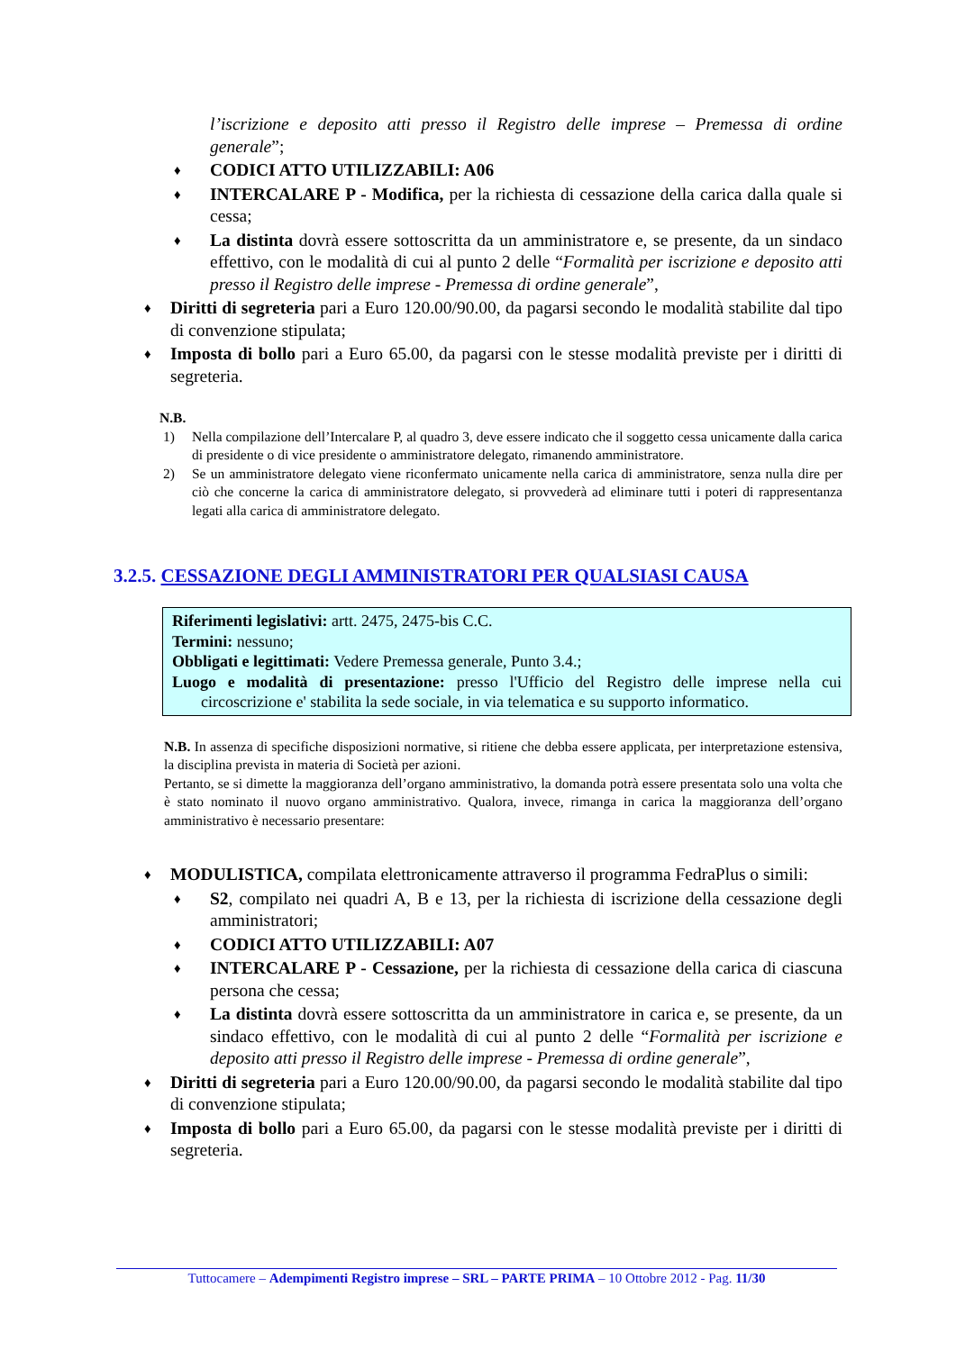l’iscrizione e deposito atti presso il Registro delle imprese – Premessa di ordine generale”;
♦
CODICI ATTO UTILIZZABILI: A06
♦
INTERCALARE P - Modifica, per la richiesta di cessazione della carica dalla quale si cessa;
♦
La distinta dovrà essere sottoscritta da un amministratore e, se presente, da un sindaco effettivo, con le modalità di cui al punto 2 delle “Formalità per iscrizione e deposito atti presso il Registro delle imprese - Premessa di ordine generale”,
♦
Diritti di segreteria pari a Euro 120.00/90.00, da pagarsi secondo le modalità stabilite dal tipo di convenzione stipulata;
♦
Imposta di bollo pari a Euro 65.00, da pagarsi con le stesse modalità previste per i diritti di segreteria.
N.B.
1) Nella compilazione dell’Intercalare P, al quadro 3, deve essere indicato che il soggetto cessa unicamente dalla carica di presidente o di vice presidente o amministratore delegato, rimanendo amministratore.
2) Se un amministratore delegato viene riconfermato unicamente nella carica di amministratore, senza nulla dire per ciò che concerne la carica di amministratore delegato, si provvederà ad eliminare tutti i poteri di rappresentanza legati alla carica di amministratore delegato.
3.2.5. CESSAZIONE DEGLI AMMINISTRATORI PER QUALSIASI CAUSA
Riferimenti legislativi: artt. 2475, 2475-bis C.C.
Termini: nessuno;
Obbligati e legittimati: Vedere Premessa generale, Punto 3.4.;
Luogo e modalità di presentazione: presso l'Ufficio del Registro delle imprese nella cui circoscrizione e' stabilita la sede sociale, in via telematica e su supporto informatico.
N.B. In assenza di specifiche disposizioni normative, si ritiene che debba essere applicata, per interpretazione estensiva, la disciplina prevista in materia di Società per azioni.
Pertanto, se si dimette la maggioranza dell’organo amministrativo, la domanda potrà essere presentata solo una volta che è stato nominato il nuovo organo amministrativo. Qualora, invece, rimanga in carica la maggioranza dell’organo amministrativo è necessario presentare:
♦
MODULISTICA, compilata elettronicamente attraverso il programma FedraPlus o simili:
♦
S2, compilato nei quadri A, B e 13, per la richiesta di iscrizione della cessazione degli amministratori;
♦
CODICI ATTO UTILIZZABILI: A07
♦
INTERCALARE P - Cessazione, per la richiesta di cessazione della carica di ciascuna persona che cessa;
♦
La distinta dovrà essere sottoscritta da un amministratore in carica e, se presente, da un sindaco effettivo, con le modalità di cui al punto 2 delle “Formalità per iscrizione e deposito atti presso il Registro delle imprese - Premessa di ordine generale”,
♦
Diritti di segreteria pari a Euro 120.00/90.00, da pagarsi secondo le modalità stabilite dal tipo di convenzione stipulata;
♦
Imposta di bollo pari a Euro 65.00, da pagarsi con le stesse modalità previste per i diritti di segreteria.
Tuttocamere – Adempimenti Registro imprese – SRL – PARTE PRIMA – 10 Ottobre 2012 - Pag. 11/30